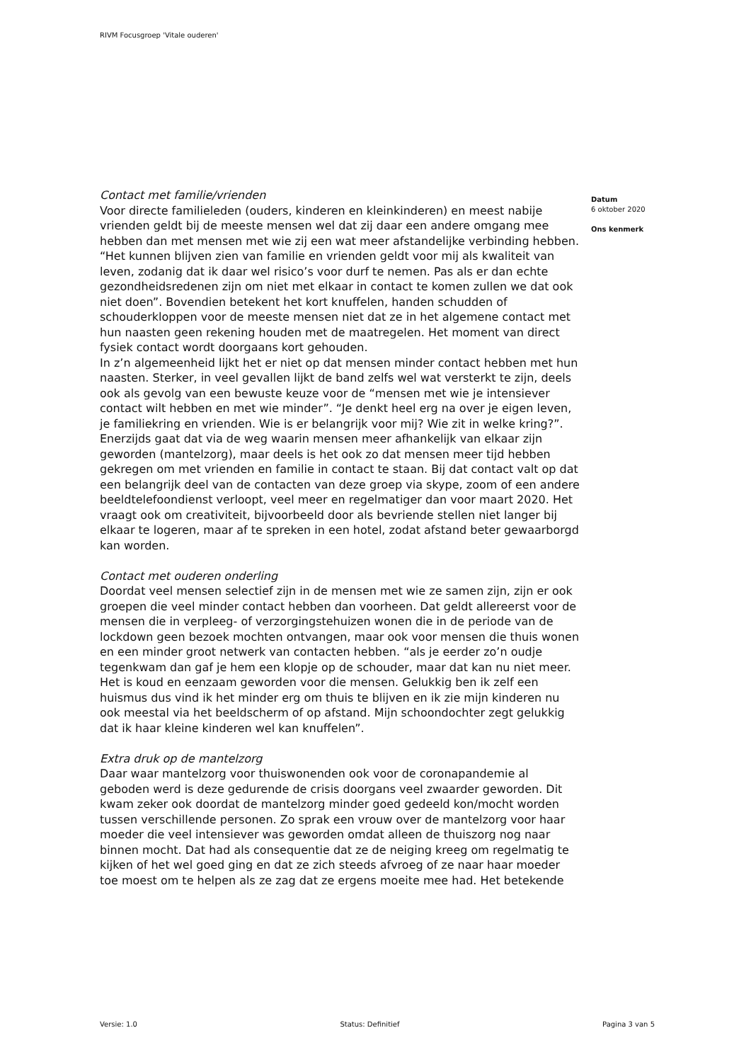RIVM Focusgroep 'Vitale ouderen'
Contact met familie/vrienden
Voor directe familieleden (ouders, kinderen en kleinkinderen) en meest nabije vrienden geldt bij de meeste mensen wel dat zij daar een andere omgang mee hebben dan met mensen met wie zij een wat meer afstandelijke verbinding hebben. “Het kunnen blijven zien van familie en vrienden geldt voor mij als kwaliteit van leven, zodanig dat ik daar wel risico’s voor durf te nemen. Pas als er dan echte gezondheidsredenen zijn om niet met elkaar in contact te komen zullen we dat ook niet doen”. Bovendien betekent het kort knuffelen, handen schudden of schouderkloppen voor de meeste mensen niet dat ze in het algemene contact met hun naasten geen rekening houden met de maatregelen. Het moment van direct fysiek contact wordt doorgaans kort gehouden.
In z’n algemeenheid lijkt het er niet op dat mensen minder contact hebben met hun naasten. Sterker, in veel gevallen lijkt de band zelfs wel wat versterkt te zijn, deels ook als gevolg van een bewuste keuze voor de “mensen met wie je intensiever contact wilt hebben en met wie minder”. “Je denkt heel erg na over je eigen leven, je familiekring en vrienden. Wie is er belangrijk voor mij? Wie zit in welke kring?”. Enerzijds gaat dat via de weg waarin mensen meer afhankelijk van elkaar zijn geworden (mantelzorg), maar deels is het ook zo dat mensen meer tijd hebben gekregen om met vrienden en familie in contact te staan. Bij dat contact valt op dat een belangrijk deel van de contacten van deze groep via skype, zoom of een andere beeldtelefoondienst verloopt, veel meer en regelmatiger dan voor maart 2020. Het vraagt ook om creativiteit, bijvoorbeeld door als bevriende stellen niet langer bij elkaar te logeren, maar af te spreken in een hotel, zodat afstand beter gewaarborgd kan worden.
Contact met ouderen onderling
Doordat veel mensen selectief zijn in de mensen met wie ze samen zijn, zijn er ook groepen die veel minder contact hebben dan voorheen. Dat geldt allereerst voor de mensen die in verpleeg- of verzorgingstehuizen wonen die in de periode van de lockdown geen bezoek mochten ontvangen, maar ook voor mensen die thuis wonen en een minder groot netwerk van contacten hebben. “als je eerder zo’n oudje tegenkwam dan gaf je hem een klopje op de schouder, maar dat kan nu niet meer. Het is koud en eenzaam geworden voor die mensen. Gelukkig ben ik zelf een huismus dus vind ik het minder erg om thuis te blijven en ik zie mijn kinderen nu ook meestal via het beeldscherm of op afstand. Mijn schoondochter zegt gelukkig dat ik haar kleine kinderen wel kan knuffelen”.
Extra druk op de mantelzorg
Daar waar mantelzorg voor thuiswonenden ook voor de coronapandemie al geboden werd is deze gedurende de crisis doorgans veel zwaarder geworden. Dit kwam zeker ook doordat de mantelzorg minder goed gedeeld kon/mocht worden tussen verschillende personen. Zo sprak een vrouw over de mantelzorg voor haar moeder die veel intensiever was geworden omdat alleen de thuiszorg nog naar binnen mocht. Dat had als consequentie dat ze de neiging kreeg om regelmatig te kijken of het wel goed ging en dat ze zich steeds afvroeg of ze naar haar moeder toe moest om te helpen als ze zag dat ze ergens moeite mee had. Het betekende
Datum
6 oktober 2020
Ons kenmerk
Versie: 1.0 Status: Definitief Pagina 3 van 5